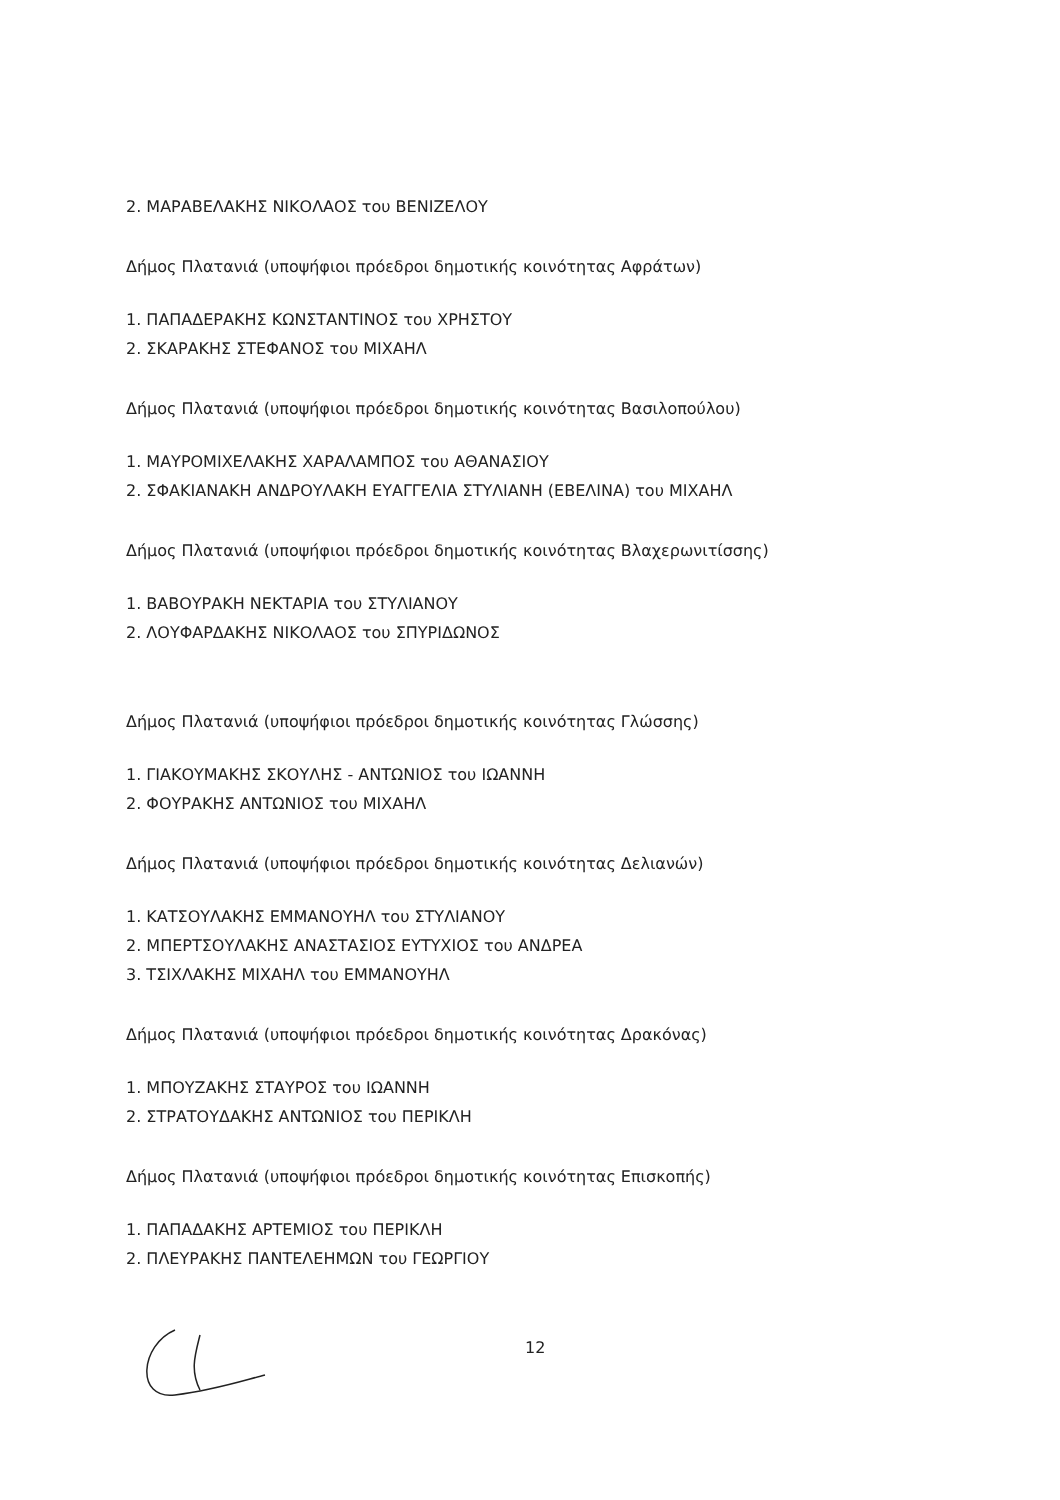2. ΜΑΡΑΒΕΛΑΚΗΣ ΝΙΚΟΛΑΟΣ του ΒΕΝΙΖΕΛΟΥ
Δήμος Πλατανιά (υποψήφιοι πρόεδροι δημοτικής κοινότητας Αφράτων)
1. ΠΑΠΑΔΕΡΑΚΗΣ ΚΩΝΣΤΑΝΤΙΝΟΣ του ΧΡΗΣΤΟΥ
2. ΣΚΑΡΑΚΗΣ ΣΤΕΦΑΝΟΣ του ΜΙΧΑΗΛ
Δήμος Πλατανιά (υποψήφιοι πρόεδροι δημοτικής κοινότητας Βασιλοπούλου)
1. ΜΑΥΡΟΜΙΧΕΛΑΚΗΣ ΧΑΡΑΛΑΜΠΟΣ του ΑΘΑΝΑΣΙΟΥ
2. ΣΦΑΚΙΑΝΑΚΗ ΑΝΔΡΟΥΛΑΚΗ ΕΥΑΓΓΕΛΙΑ ΣΤΥΛΙΑΝΗ (ΕΒΕΛΙΝΑ) του ΜΙΧΑΗΛ
Δήμος Πλατανιά (υποψήφιοι πρόεδροι δημοτικής κοινότητας Βλαχερωνιτίσσης)
1. ΒΑΒΟΥΡΑΚΗ ΝΕΚΤΑΡΙΑ του ΣΤΥΛΙΑΝΟΥ
2. ΛΟΥΦΑΡΔΑΚΗΣ ΝΙΚΟΛΑΟΣ του ΣΠΥΡΙΔΩΝΟΣ
Δήμος Πλατανιά (υποψήφιοι πρόεδροι δημοτικής κοινότητας Γλώσσης)
1. ΓΙΑΚΟΥΜΑΚΗΣ ΣΚΟΥΛΗΣ - ΑΝΤΩΝΙΟΣ του ΙΩΑΝΝΗ
2. ΦΟΥΡΑΚΗΣ ΑΝΤΩΝΙΟΣ του ΜΙΧΑΗΛ
Δήμος Πλατανιά (υποψήφιοι πρόεδροι δημοτικής κοινότητας Δελιανών)
1. ΚΑΤΣΟΥΛΑΚΗΣ ΕΜΜΑΝΟΥΗΛ του ΣΤΥΛΙΑΝΟΥ
2. ΜΠΕΡΤΣΟΥΛΑΚΗΣ ΑΝΑΣΤΑΣΙΟΣ ΕΥΤΥΧΙΟΣ του ΑΝΔΡΕΑ
3. ΤΣΙΧΛΑΚΗΣ ΜΙΧΑΗΛ του ΕΜΜΑΝΟΥΗΛ
Δήμος Πλατανιά (υποψήφιοι πρόεδροι δημοτικής κοινότητας Δρακόνας)
1. ΜΠΟΥΖΑΚΗΣ ΣΤΑΥΡΟΣ του ΙΩΑΝΝΗ
2. ΣΤΡΑΤΟΥΔΑΚΗΣ ΑΝΤΩΝΙΟΣ του ΠΕΡΙΚΛΗ
Δήμος Πλατανιά (υποψήφιοι πρόεδροι δημοτικής κοινότητας Επισκοπής)
1. ΠΑΠΑΔΑΚΗΣ ΑΡΤΕΜΙΟΣ του ΠΕΡΙΚΛΗ
2. ΠΛΕΥΡΑΚΗΣ ΠΑΝΤΕΛΕΗΜΩΝ του ΓΕΩΡΓΙΟΥ
12